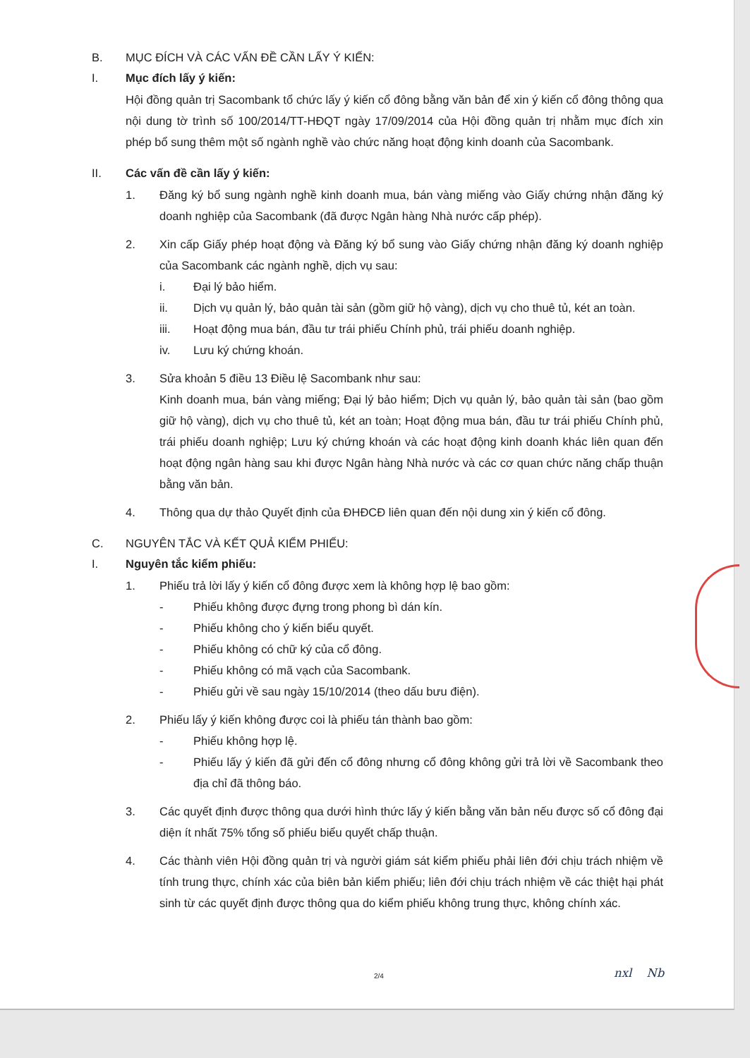B. MỤC ĐÍCH VÀ CÁC VẤN ĐỀ CẦN LẤY Ý KIẾN:
I. Mục đích lấy ý kiến:
Hội đồng quản trị Sacombank tổ chức lấy ý kiến cổ đông bằng văn bản để xin ý kiến cổ đông thông qua nội dung tờ trình số 100/2014/TT-HĐQT ngày 17/09/2014 của Hội đồng quản trị nhằm mục đích xin phép bổ sung thêm một số ngành nghề vào chức năng hoạt động kinh doanh của Sacombank.
II. Các vấn đề cần lấy ý kiến:
1. Đăng ký bổ sung ngành nghề kinh doanh mua, bán vàng miếng vào Giấy chứng nhận đăng ký doanh nghiệp của Sacombank (đã được Ngân hàng Nhà nước cấp phép).
2. Xin cấp Giấy phép hoạt động và Đăng ký bổ sung vào Giấy chứng nhận đăng ký doanh nghiệp của Sacombank các ngành nghề, dịch vụ sau:
i. Đại lý bảo hiểm.
ii. Dịch vụ quản lý, bảo quản tài sản (gồm giữ hộ vàng), dịch vụ cho thuê tủ, két an toàn.
iii. Hoạt động mua bán, đầu tư trái phiếu Chính phủ, trái phiếu doanh nghiệp.
iv. Lưu ký chứng khoán.
3. Sửa khoản 5 điều 13 Điều lệ Sacombank như sau:
Kinh doanh mua, bán vàng miếng; Đại lý bảo hiểm; Dịch vụ quản lý, bảo quản tài sản (bao gồm giữ hộ vàng), dịch vụ cho thuê tủ, két an toàn; Hoạt động mua bán, đầu tư trái phiếu Chính phủ, trái phiếu doanh nghiệp; Lưu ký chứng khoán và các hoạt động kinh doanh khác liên quan đến hoạt động ngân hàng sau khi được Ngân hàng Nhà nước và các cơ quan chức năng chấp thuận bằng văn bản.
4. Thông qua dự thảo Quyết định của ĐHĐCĐ liên quan đến nội dung xin ý kiến cổ đông.
C. NGUYÊN TẮC VÀ KẾT QUẢ KIỂM PHIẾU:
I. Nguyên tắc kiểm phiếu:
1. Phiếu trả lời lấy ý kiến cổ đông được xem là không hợp lệ bao gồm:
- Phiếu không được đựng trong phong bì dán kín.
- Phiếu không cho ý kiến biểu quyết.
- Phiếu không có chữ ký của cổ đông.
- Phiếu không có mã vạch của Sacombank.
- Phiếu gửi về sau ngày 15/10/2014 (theo dấu bưu điện).
2. Phiếu lấy ý kiến không được coi là phiếu tán thành bao gồm:
- Phiếu không hợp lệ.
- Phiếu lấy ý kiến đã gửi đến cổ đông nhưng cổ đông không gửi trả lời về Sacombank theo địa chỉ đã thông báo.
3. Các quyết định được thông qua dưới hình thức lấy ý kiến bằng văn bản nếu được số cổ đông đại diện ít nhất 75% tổng số phiếu biểu quyết chấp thuận.
4. Các thành viên Hội đồng quản trị và người giám sát kiểm phiếu phải liên đới chịu trách nhiệm về tính trung thực, chính xác của biên bản kiểm phiếu; liên đới chịu trách nhiệm về các thiệt hại phát sinh từ các quyết định được thông qua do kiểm phiếu không trung thực, không chính xác.
2/4 nxl Nb